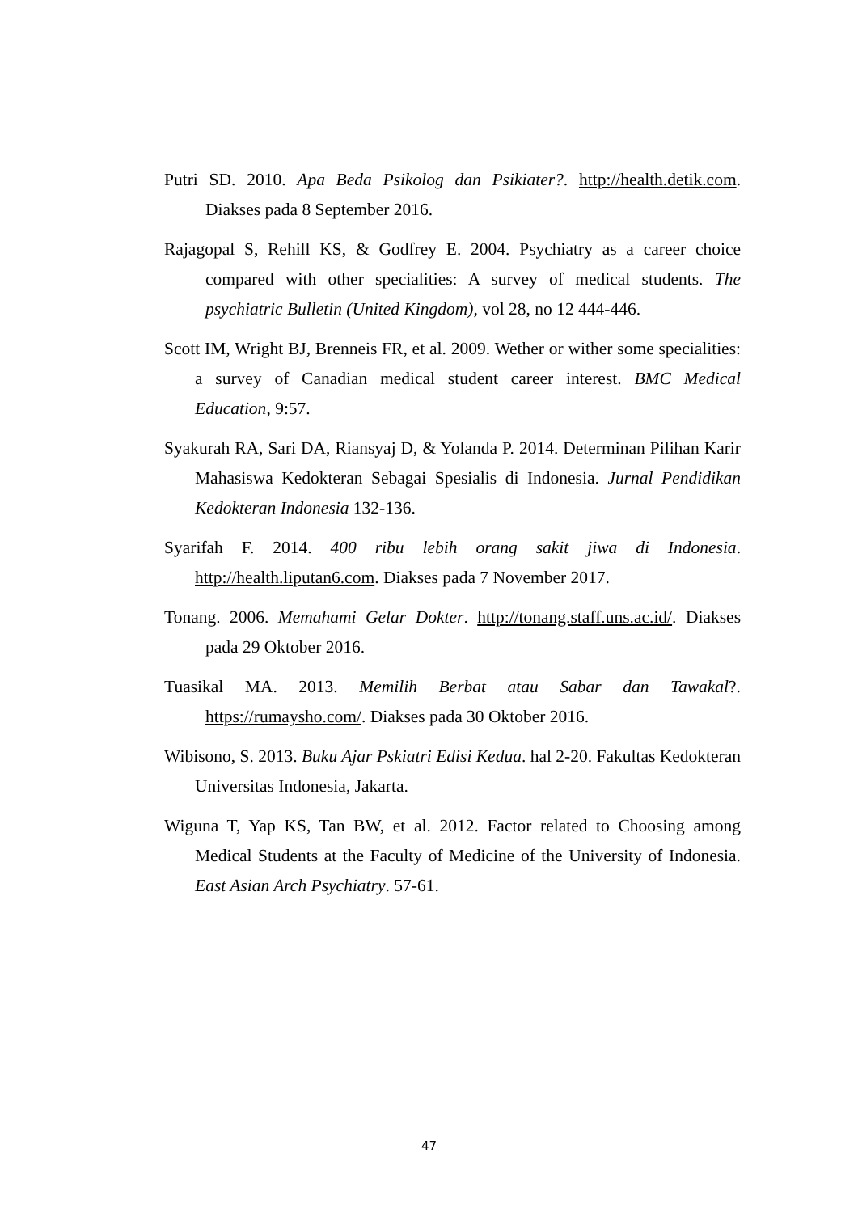Putri SD. 2010. Apa Beda Psikolog dan Psikiater?. http://health.detik.com. Diakses pada 8 September 2016.
Rajagopal S, Rehill KS, & Godfrey E. 2004. Psychiatry as a career choice compared with other specialities: A survey of medical students. The psychiatric Bulletin (United Kingdom), vol 28, no 12 444-446.
Scott IM, Wright BJ, Brenneis FR, et al. 2009. Wether or wither some specialities: a survey of Canadian medical student career interest. BMC Medical Education, 9:57.
Syakurah RA, Sari DA, Riansyaj D, & Yolanda P. 2014. Determinan Pilihan Karir Mahasiswa Kedokteran Sebagai Spesialis di Indonesia. Jurnal Pendidikan Kedokteran Indonesia 132-136.
Syarifah F. 2014. 400 ribu lebih orang sakit jiwa di Indonesia. http://health.liputan6.com. Diakses pada 7 November 2017.
Tonang. 2006. Memahami Gelar Dokter. http://tonang.staff.uns.ac.id/. Diakses pada 29 Oktober 2016.
Tuasikal MA. 2013. Memilih Berbat atau Sabar dan Tawakal?. https://rumaysho.com/. Diakses pada 30 Oktober 2016.
Wibisono, S. 2013. Buku Ajar Pskiatri Edisi Kedua. hal 2-20. Fakultas Kedokteran Universitas Indonesia, Jakarta.
Wiguna T, Yap KS, Tan BW, et al. 2012. Factor related to Choosing among Medical Students at the Faculty of Medicine of the University of Indonesia. East Asian Arch Psychiatry. 57-61.
47